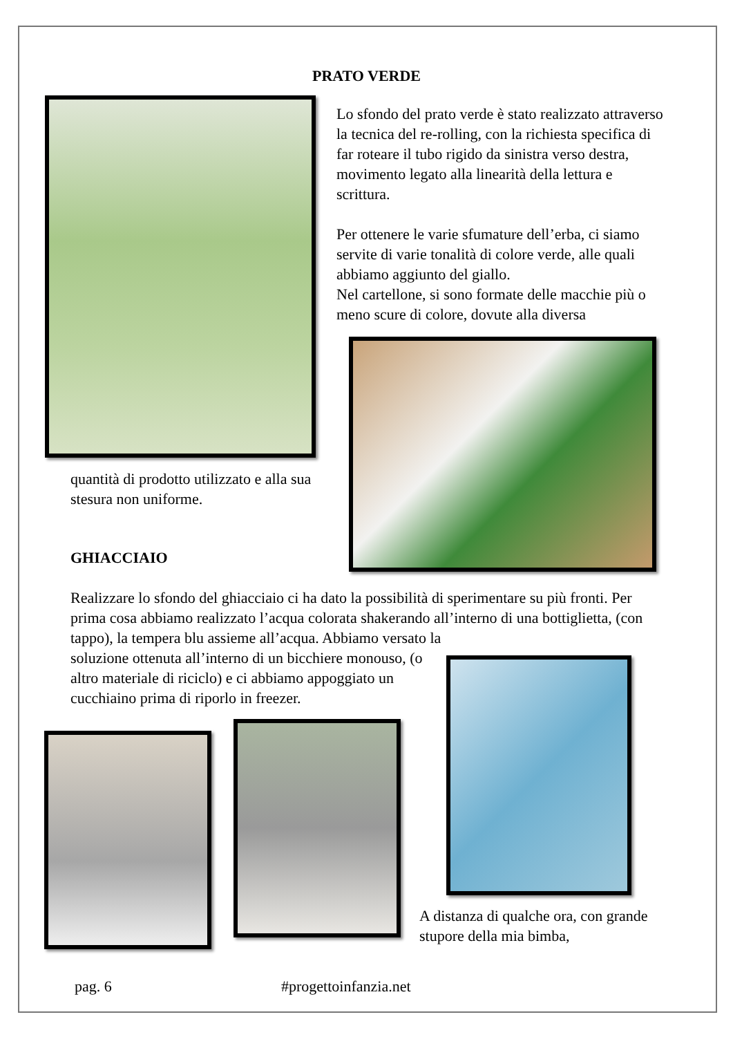PRATO VERDE
Lo sfondo del prato verde è stato realizzato attraverso la tecnica del re-rolling, con la richiesta specifica di far roteare il tubo rigido da sinistra verso destra, movimento legato alla linearità della lettura e scrittura.
Per ottenere le varie sfumature dell’erba, ci siamo servite di varie tonalità di colore verde, alle quali abbiamo aggiunto del giallo.
Nel cartellone, si sono formate delle macchie più o meno scure di colore, dovute alla diversa
quantità di prodotto utilizzato e alla sua stesura non uniforme.
GHIACCIAIO
Realizzare lo sfondo del ghiacciaio ci ha dato la possibilità di sperimentare su più fronti. Per prima cosa abbiamo realizzato l’acqua colorata shakerando all’interno di una bottiglietta, (con tappo), la tempera blu assieme all’acqua. Abbiamo versato la
soluzione ottenuta all’interno di un bicchiere monouso, (o altro materiale di riciclo) e ci abbiamo appoggiato un cucchiaino prima di riporlo in freezer.
A distanza di qualche ora, con grande stupore della mia bimba,
pag. 6 #progettoinfanzia.net